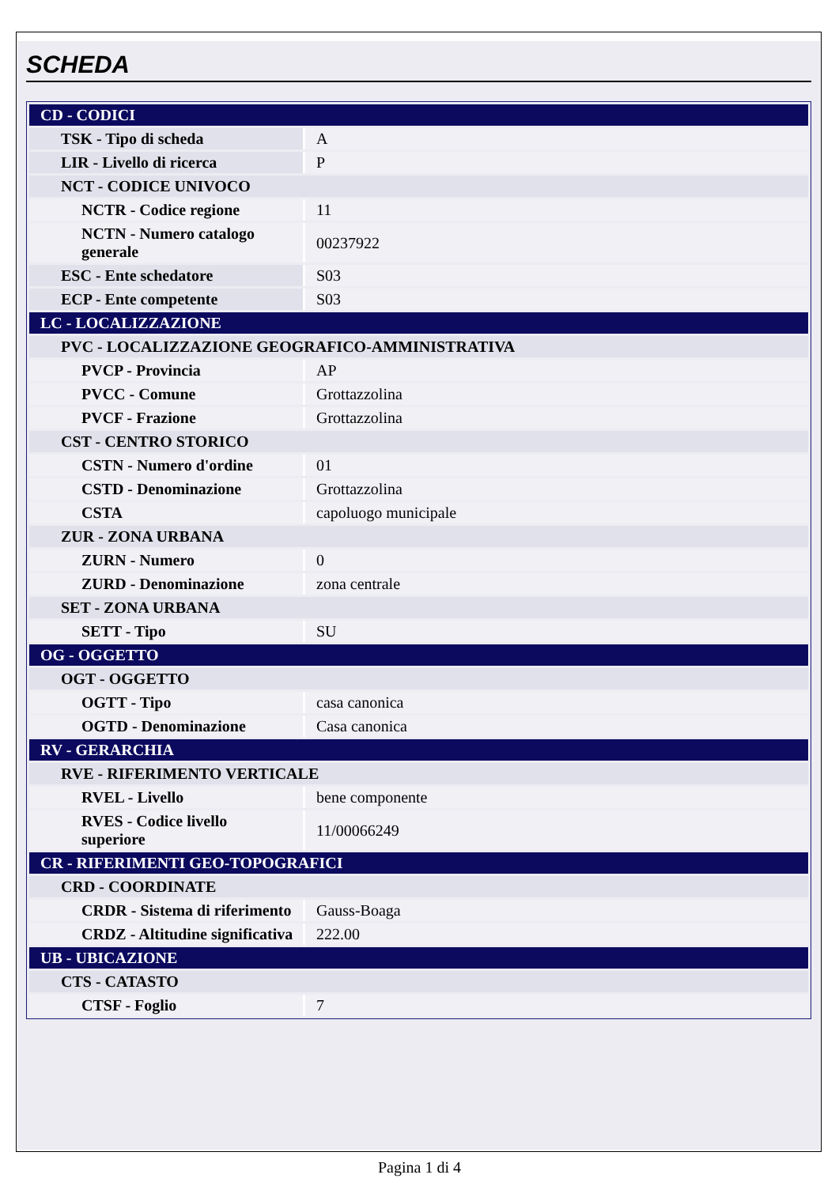SCHEDA
| CD - CODICI | |
| TSK - Tipo di scheda | A |
| LIR - Livello di ricerca | P |
| NCT - CODICE UNIVOCO | |
| NCTR - Codice regione | 11 |
| NCTN - Numero catalogo generale | 00237922 |
| ESC - Ente schedatore | S03 |
| ECP - Ente competente | S03 |
| LC - LOCALIZZAZIONE | |
| PVC - LOCALIZZAZIONE GEOGRAFICO-AMMINISTRATIVA | |
| PVCP - Provincia | AP |
| PVCC - Comune | Grottazzolina |
| PVCF - Frazione | Grottazzolina |
| CST - CENTRO STORICO | |
| CSTN - Numero d'ordine | 01 |
| CSTD - Denominazione | Grottazzolina |
| CSTA | capoluogo municipale |
| ZUR - ZONA URBANA | |
| ZURN - Numero | 0 |
| ZURD - Denominazione | zona centrale |
| SET - ZONA URBANA | |
| SETT - Tipo | SU |
| OG - OGGETTO | |
| OGT - OGGETTO | |
| OGTT - Tipo | casa canonica |
| OGTD - Denominazione | Casa canonica |
| RV - GERARCHIA | |
| RVE - RIFERIMENTO VERTICALE | |
| RVEL - Livello | bene componente |
| RVES - Codice livello superiore | 11/00066249 |
| CR - RIFERIMENTI GEO-TOPOGRAFICI | |
| CRD - COORDINATE | |
| CRDR - Sistema di riferimento | Gauss-Boaga |
| CRDZ - Altitudine significativa | 222.00 |
| UB - UBICAZIONE | |
| CTS - CATASTO | |
| CTSF - Foglio | 7 |
Pagina 1 di 4